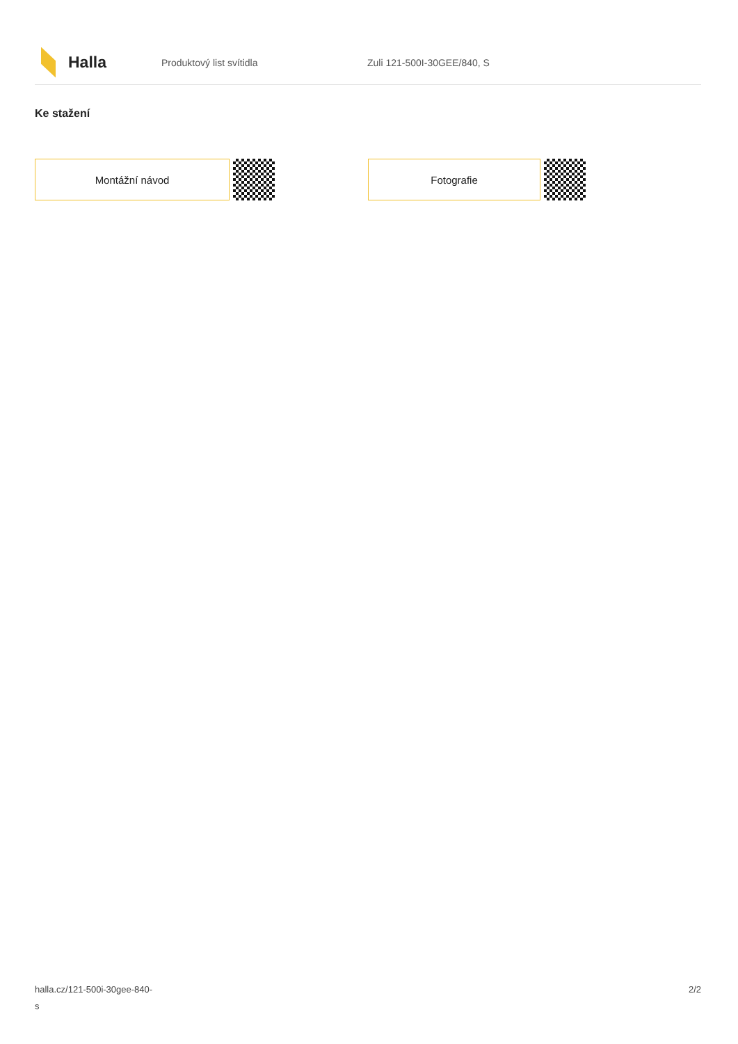Halla
Produktový list svítidla Zuli 121-500I-30GEE/840, S
Ke stažení
Montážní návod Fotografie
halla.cz/121-500i-30gee-840-
s
2/2